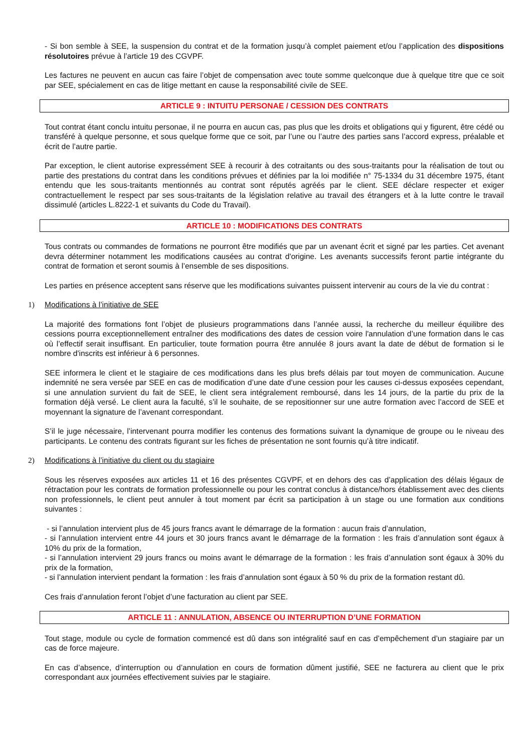- Si bon semble à SEE, la suspension du contrat et de la formation jusqu’à complet paiement et/ou l’application des dispositions résolutoires prévue à l’article 19 des CGVPF.
Les factures ne peuvent en aucun cas faire l’objet de compensation avec toute somme quelconque due à quelque titre que ce soit par SEE, spécialement en cas de litige mettant en cause la responsabilité civile de SEE.
ARTICLE 9 : INTUITU PERSONAE / CESSION DES CONTRATS
Tout contrat étant conclu intuitu personae, il ne pourra en aucun cas, pas plus que les droits et obligations qui y figurent, être cédé ou transféré à quelque personne, et sous quelque forme que ce soit, par l’une ou l’autre des parties sans l’accord express, préalable et écrit de l’autre partie.
Par exception, le client autorise expressément SEE à recourir à des cotraitants ou des sous-traitants pour la réalisation de tout ou partie des prestations du contrat dans les conditions prévues et définies par la loi modifiée n° 75-1334 du 31 décembre 1975, étant entendu que les sous-traitants mentionnés au contrat sont réputés agréés par le client. SEE déclare respecter et exiger contractuellement le respect par ses sous-traitants de la législation relative au travail des étrangers et à la lutte contre le travail dissimulé (articles L.8222-1 et suivants du Code du Travail).
ARTICLE 10 : MODIFICATIONS DES CONTRATS
Tous contrats ou commandes de formations ne pourront être modifiés que par un avenant écrit et signé par les parties. Cet avenant devra déterminer notamment les modifications causées au contrat d'origine. Les avenants successifs feront partie intégrante du contrat de formation et seront soumis à l’ensemble de ses dispositions.
Les parties en présence acceptent sans réserve que les modifications suivantes puissent intervenir au cours de la vie du contrat :
1) Modifications à l’initiative de SEE
La majorité des formations font l’objet de plusieurs programmations dans l’année aussi, la recherche du meilleur équilibre des cessions pourra exceptionnellement entraîner des modifications des dates de cession voire l'annulation d’une formation dans le cas où l’effectif serait insuffisant. En particulier, toute formation pourra être annulée 8 jours avant la date de début de formation si le nombre d'inscrits est inférieur à 6 personnes.
SEE informera le client et le stagiaire de ces modifications dans les plus brefs délais par tout moyen de communication. Aucune indemnité ne sera versée par SEE en cas de modification d’une date d’une cession pour les causes ci-dessus exposées cependant, si une annulation survient du fait de SEE, le client sera intégralement remboursé, dans les 14 jours, de la partie du prix de la formation déjà versé. Le client aura la faculté, s’il le souhaite, de se repositionner sur une autre formation avec l’accord de SEE et moyennant la signature de l’avenant correspondant.
S’il le juge nécessaire, l’intervenant pourra modifier les contenus des formations suivant la dynamique de groupe ou le niveau des participants. Le contenu des contrats figurant sur les fiches de présentation ne sont fournis qu’à titre indicatif.
2) Modifications à l’initiative du client ou du stagiaire
Sous les réserves exposées aux articles 11 et 16 des présentes CGVPF, et en dehors des cas d’application des délais légaux de rétractation pour les contrats de formation professionnelle ou pour les contrat conclus à distance/hors établissement avec des clients non professionnels, le client peut annuler à tout moment par écrit sa participation à un stage ou une formation aux conditions suivantes :
- si l’annulation intervient plus de 45 jours francs avant le démarrage de la formation : aucun frais d’annulation,
- si l’annulation intervient entre 44 jours et 30 jours francs avant le démarrage de la formation : les frais d’annulation sont égaux à 10% du prix de la formation,
- si l’annulation intervient 29 jours francs ou moins avant le démarrage de la formation : les frais d’annulation sont égaux à 30% du prix de la formation,
- si l’annulation intervient pendant la formation : les frais d’annulation sont égaux à 50 % du prix de la formation restant dû.
Ces frais d’annulation feront l’objet d’une facturation au client par SEE.
ARTICLE 11 : ANNULATION, ABSENCE OU INTERRUPTION D’UNE FORMATION
Tout stage, module ou cycle de formation commencé est dû dans son intégralité sauf en cas d’empêchement d’un stagiaire par un cas de force majeure.
En cas d’absence, d’interruption ou d’annulation en cours de formation dûment justifié, SEE ne facturera au client que le prix correspondant aux journées effectivement suivies par le stagiaire.